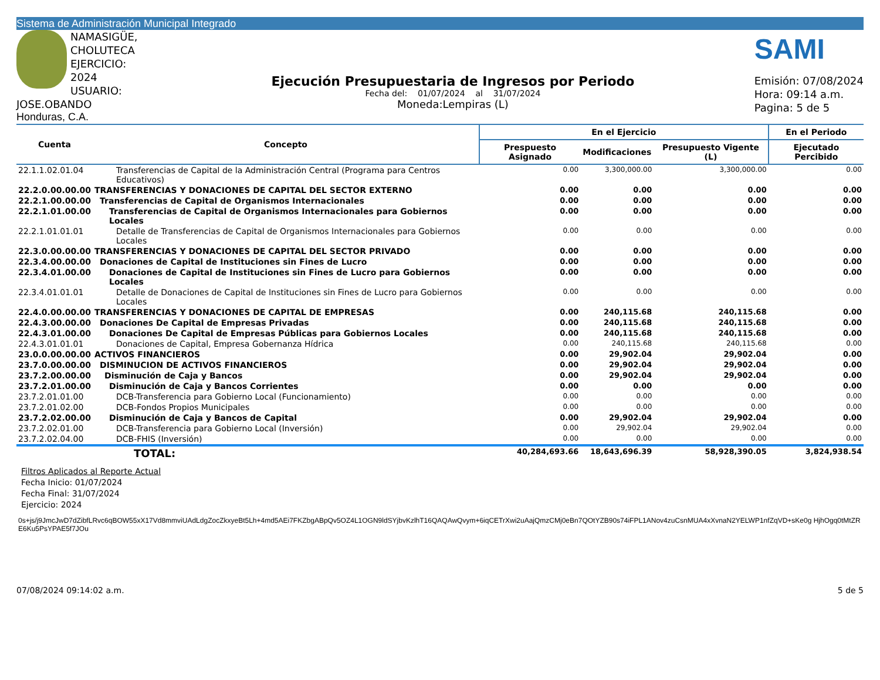Sistema de Administración Municipal Integrado
NAMASIGÜE, CHOLUTECA
EJERCICIO: 2024
USUARIO: JOSE.OBANDO
Honduras, C.A.
Ejecución Presupuestaria de Ingresos por Periodo
Fecha del: 01/07/2024 al 31/07/2024
Moneda:Lempiras (L)
SAMI
Emisión: 07/08/2024
Hora: 09:14 a.m.
Pagina: 5 de 5
| Cuenta | Concepto | En el Ejercicio | | | En el Periodo |
| --- | --- | --- | --- | --- | --- |
| | | Prespuesto Asignado | Modificaciones | Presupuesto Vigente (L) | Ejecutado Percibido |
| 22.1.1.02.01.04 | Transferencias de Capital de la Administración Central (Programa para Centros Educativos) | 0.00 | 3,300,000.00 | 3,300,000.00 | 0.00 |
| 22.2.0.00.00.00 | TRANSFERENCIAS Y DONACIONES DE CAPITAL DEL SECTOR EXTERNO | 0.00 | 0.00 | 0.00 | 0.00 |
| 22.2.1.00.00.00 | Transferencias de Capital de Organismos Internacionales | 0.00 | 0.00 | 0.00 | 0.00 |
| 22.2.1.01.00.00 | Transferencias de Capital de Organismos Internacionales para Gobiernos Locales | 0.00 | 0.00 | 0.00 | 0.00 |
| 22.2.1.01.01.01 | Detalle de Transferencias de Capital de Organismos Internacionales para Gobiernos Locales | 0.00 | 0.00 | 0.00 | 0.00 |
| 22.3.0.00.00.00 | TRANSFERENCIAS Y DONACIONES DE CAPITAL DEL SECTOR PRIVADO | 0.00 | 0.00 | 0.00 | 0.00 |
| 22.3.4.00.00.00 | Donaciones de Capital de Instituciones sin Fines de Lucro | 0.00 | 0.00 | 0.00 | 0.00 |
| 22.3.4.01.00.00 | Donaciones de Capital de Instituciones sin Fines de Lucro para Gobiernos Locales | 0.00 | 0.00 | 0.00 | 0.00 |
| 22.3.4.01.01.01 | Detalle de Donaciones de Capital de Instituciones sin Fines de Lucro para Gobiernos Locales | 0.00 | 0.00 | 0.00 | 0.00 |
| 22.4.0.00.00.00 | TRANSFERENCIAS Y DONACIONES DE CAPITAL DE EMPRESAS | 0.00 | 240,115.68 | 240,115.68 | 0.00 |
| 22.4.3.00.00.00 | Donaciones De Capital de Empresas Privadas | 0.00 | 240,115.68 | 240,115.68 | 0.00 |
| 22.4.3.01.00.00 | Donaciones De Capital de Empresas Públicas para Gobiernos Locales | 0.00 | 240,115.68 | 240,115.68 | 0.00 |
| 22.4.3.01.01.01 | Donaciones de Capital, Empresa Gobernanza Hídrica | 0.00 | 240,115.68 | 240,115.68 | 0.00 |
| 23.0.0.00.00.00 | ACTIVOS FINANCIEROS | 0.00 | 29,902.04 | 29,902.04 | 0.00 |
| 23.7.0.00.00.00 | DISMINUCION DE ACTIVOS FINANCIEROS | 0.00 | 29,902.04 | 29,902.04 | 0.00 |
| 23.7.2.00.00.00 | Disminución de Caja y Bancos | 0.00 | 29,902.04 | 29,902.04 | 0.00 |
| 23.7.2.01.00.00 | Disminución de Caja y Bancos Corrientes | 0.00 | 0.00 | 0.00 | 0.00 |
| 23.7.2.01.01.00 | DCB-Transferencia para Gobierno Local (Funcionamiento) | 0.00 | 0.00 | 0.00 | 0.00 |
| 23.7.2.01.02.00 | DCB-Fondos Propios Municipales | 0.00 | 0.00 | 0.00 | 0.00 |
| 23.7.2.02.00.00 | Disminución de Caja y Bancos de Capital | 0.00 | 29,902.04 | 29,902.04 | 0.00 |
| 23.7.2.02.01.00 | DCB-Transferencia para Gobierno Local (Inversión) | 0.00 | 29,902.04 | 29,902.04 | 0.00 |
| 23.7.2.02.04.00 | DCB-FHIS (Inversión) | 0.00 | 0.00 | 0.00 | 0.00 |
| | TOTAL: | 40,284,693.66 | 18,643,696.39 | 58,928,390.05 | 3,824,938.54 |
Filtros Aplicados al Reporte Actual
Fecha Inicio: 01/07/2024
Fecha Final: 31/07/2024
Ejercicio: 2024
0s+js/j9JmcJwD7dZibfLRvc6qBOW55xX17Vd8mmviUAdLdgZocZkxyeBt5Lh+4md5AEi7FKZbgABpQv5OZ4L1OGN9ldSYjbvKzlhT16QAQAwQvym+6iqCETrXwi2uAajQmzCMj0eBn7QOtYZB90s74iFPL1ANov4zuCsnMUA4xXvnaN2YELWP1nfZqVD+sKe0g HjhOgq0tMtZRE6Ku5PsYPAE5f7JOu
07/08/2024 09:14:02 a.m. 5 de 5